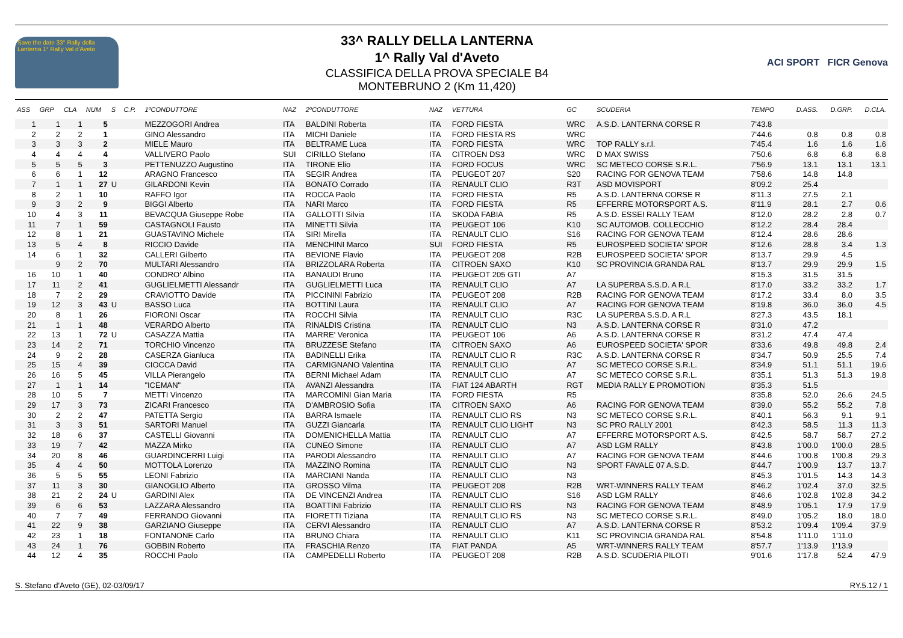Save the date 33° Rally della Lanterna 1° Rally Val d'Aveto
33^ RALLY DELLA LANTERNA
1^ Rally Val d'Aveto
CLASSIFICA DELLA PROVA SPECIALE B4
MONTEBRUNO 2 (Km 11,420)
ACI SPORT FICR Genova
| ASS | GRP | CLA | NUM | S | C.P. | 1ºCONDUTTORE | NAZ | 2ºCONDUTTORE | NAZ | VETTURA | GC | SCUDERIA | TEMPO | D.ASS. | D.GRP. | D.CLA. |
| --- | --- | --- | --- | --- | --- | --- | --- | --- | --- | --- | --- | --- | --- | --- | --- | --- |
| 1 | 1 | 1 | 5 | | | MEZZOGORI Andrea | ITA | BALDINI Roberta | ITA | FORD FIESTA | WRC | A.S.D. LANTERNA CORSE R | 7'43.8 | | | |
| 2 | 2 | 2 | 1 | | | GINO Alessandro | ITA | MICHI Daniele | ITA | FORD FIESTA RS | WRC | | 7'44.6 | 0.8 | 0.8 | 0.8 |
| 3 | 3 | 3 | 2 | | | MIELE Mauro | ITA | BELTRAME Luca | ITA | FORD FIESTA | WRC | TOP RALLY s.r.l. | 7'45.4 | 1.6 | 1.6 | 1.6 |
| 4 | 4 | 4 | 4 | | | VALLIVERO Paolo | SUI | CIRILLO Stefano | ITA | CITROEN DS3 | WRC | D MAX SWISS | 7'50.6 | 6.8 | 6.8 | 6.8 |
| 5 | 5 | 5 | 3 | | | PETTENUZZO Augustino | ITA | TIRONE Elio | ITA | FORD FOCUS | WRC | SC METECO CORSE S.R.L. | 7'56.9 | 13.1 | 13.1 | 13.1 |
| 6 | 6 | 1 | 12 | | | ARAGNO Francesco | ITA | SEGIR Andrea | ITA | PEUGEOT 207 | S20 | RACING FOR GENOVA TEAM | 7'58.6 | 14.8 | 14.8 | |
| 7 | 1 | 1 | 27 | U | | GILARDONI Kevin | ITA | BONATO Corrado | ITA | RENAULT CLIO | R3T | ASD MOVISPORT | 8'09.2 | 25.4 | | |
| 8 | 2 | 1 | 10 | | | RAFFO Igor | ITA | ROCCA Paolo | ITA | FORD FIESTA | R5 | A.S.D. LANTERNA CORSE R | 8'11.3 | 27.5 | 2.1 | |
| 9 | 3 | 2 | 9 | | | BIGGI Alberto | ITA | NARI Marco | ITA | FORD FIESTA | R5 | EFFERRE MOTORSPORT A.S. | 8'11.9 | 28.1 | 2.7 | 0.6 |
| 10 | 4 | 3 | 11 | | | BEVACQUA Giuseppe Robe | ITA | GALLOTTI Silvia | ITA | SKODA FABIA | R5 | A.S.D. ESSEI RALLY TEAM | 8'12.0 | 28.2 | 2.8 | 0.7 |
| 11 | 7 | 1 | 59 | | | CASTAGNOLI Fausto | ITA | MINETTI Silvia | ITA | PEUGEOT 106 | K10 | SC AUTOMOB. COLLECCHIO | 8'12.2 | 28.4 | 28.4 | |
| 12 | 8 | 1 | 21 | | | GUASTAVINO Michele | ITA | SIRI Mirella | ITA | RENAULT CLIO | S16 | RACING FOR GENOVA TEAM | 8'12.4 | 28.6 | 28.6 | |
| 13 | 5 | 4 | 8 | | | RICCIO Davide | ITA | MENCHINI Marco | SUI | FORD FIESTA | R5 | EUROSPEED SOCIETA' SPOR | 8'12.6 | 28.8 | 3.4 | 1.3 |
| 14 | 6 | 1 | 32 | | | CALLERI Gilberto | ITA | BEVIONE Flavio | ITA | PEUGEOT 208 | R2B | EUROSPEED SOCIETA' SPOR | 8'13.7 | 29.9 | 4.5 | |
| | 9 | 2 | 70 | | | MULTARI Alessandro | ITA | BRIZZOLARA Roberta | ITA | CITROEN SAXO | K10 | SC PROVINCIA GRANDA RAL | 8'13.7 | 29.9 | 29.9 | 1.5 |
| 16 | 10 | 1 | 40 | | | CONDRO' Albino | ITA | BANAUDI Bruno | ITA | PEUGEOT 205 GTI | A7 | | 8'15.3 | 31.5 | 31.5 | |
| 17 | 11 | 2 | 41 | | | GUGLIELMETTI Alessandr | ITA | GUGLIELMETTI Luca | ITA | RENAULT CLIO | A7 | LA SUPERBA S.S.D. A R.L | 8'17.0 | 33.2 | 33.2 | 1.7 |
| 18 | 7 | 2 | 29 | | | CRAVIOTTO Davide | ITA | PICCININI Fabrizio | ITA | PEUGEOT 208 | R2B | RACING FOR GENOVA TEAM | 8'17.2 | 33.4 | 8.0 | 3.5 |
| 19 | 12 | 3 | 43 | U | | BASSO Luca | ITA | BOTTINI Laura | ITA | RENAULT CLIO | A7 | RACING FOR GENOVA TEAM | 8'19.8 | 36.0 | 36.0 | 4.5 |
| 20 | 8 | 1 | 26 | | | FIORONI Oscar | ITA | ROCCHI Silvia | ITA | RENAULT CLIO | R3C | LA SUPERBA S.S.D. A R.L | 8'27.3 | 43.5 | 18.1 | |
| 21 | 1 | 1 | 48 | | | VERARDO Alberto | ITA | RINALDIS Cristina | ITA | RENAULT CLIO | N3 | A.S.D. LANTERNA CORSE R | 8'31.0 | 47.2 | | |
| 22 | 13 | 1 | 72 | U | | CASAZZA Mattia | ITA | MARRE' Veronica | ITA | PEUGEOT 106 | A6 | A.S.D. LANTERNA CORSE R | 8'31.2 | 47.4 | 47.4 | |
| 23 | 14 | 2 | 71 | | | TORCHIO Vincenzo | ITA | BRUZZESE Stefano | ITA | CITROEN SAXO | A6 | EUROSPEED SOCIETA' SPOR | 8'33.6 | 49.8 | 49.8 | 2.4 |
| 24 | 9 | 2 | 28 | | | CASERZA Gianluca | ITA | BADINELLI Erika | ITA | RENAULT CLIO R | R3C | A.S.D. LANTERNA CORSE R | 8'34.7 | 50.9 | 25.5 | 7.4 |
| 25 | 15 | 4 | 39 | | | CIOCCA David | ITA | CARMIGNANO Valentina | ITA | RENAULT CLIO | A7 | SC METECO CORSE S.R.L. | 8'34.9 | 51.1 | 51.1 | 19.6 |
| 26 | 16 | 5 | 45 | | | VILLA Pierangelo | ITA | BERNI Michael Adam | ITA | RENAULT CLIO | A7 | SC METECO CORSE S.R.L. | 8'35.1 | 51.3 | 51.3 | 19.8 |
| 27 | 1 | 1 | 14 | | | "ICEMAN" | ITA | AVANZI Alessandra | ITA | FIAT 124 ABARTH | RGT | MEDIA RALLY E PROMOTION | 8'35.3 | 51.5 | | |
| 28 | 10 | 5 | 7 | | | METTI Vincenzo | ITA | MARCOMINI Gian Maria | ITA | FORD FIESTA | R5 | | 8'35.8 | 52.0 | 26.6 | 24.5 |
| 29 | 17 | 3 | 73 | | | ZICARI Francesco | ITA | D'AMBROSIO Sofia | ITA | CITROEN SAXO | A6 | RACING FOR GENOVA TEAM | 8'39.0 | 55.2 | 55.2 | 7.8 |
| 30 | 2 | 2 | 47 | | | PATETTA Sergio | ITA | BARRA Ismaele | ITA | RENAULT CLIO RS | N3 | SC METECO CORSE S.R.L. | 8'40.1 | 56.3 | 9.1 | 9.1 |
| 31 | 3 | 3 | 51 | | | SARTORI Manuel | ITA | GUZZI Giancarla | ITA | RENAULT CLIO LIGHT | N3 | SC PRO RALLY 2001 | 8'42.3 | 58.5 | 11.3 | 11.3 |
| 32 | 18 | 6 | 37 | | | CASTELLI Giovanni | ITA | DOMENICHELLA Mattia | ITA | RENAULT CLIO | A7 | EFFERRE MOTORSPORT A.S. | 8'42.5 | 58.7 | 58.7 | 27.2 |
| 33 | 19 | 7 | 42 | | | MAZZA Mirko | ITA | CUNEO Simone | ITA | RENAULT CLIO | A7 | ASD LGM RALLY | 8'43.8 | 1'00.0 | 1'00.0 | 28.5 |
| 34 | 20 | 8 | 46 | | | GUARDINCERRI Luigi | ITA | PARODI Alessandro | ITA | RENAULT CLIO | A7 | RACING FOR GENOVA TEAM | 8'44.6 | 1'00.8 | 1'00.8 | 29.3 |
| 35 | 4 | 4 | 50 | | | MOTTOLA Lorenzo | ITA | MAZZINO Romina | ITA | RENAULT CLIO | N3 | SPORT FAVALE 07 A.S.D. | 8'44.7 | 1'00.9 | 13.7 | 13.7 |
| 36 | 5 | 5 | 55 | | | LEONI Fabrizio | ITA | MARCIANI Nanda | ITA | RENAULT CLIO | N3 | | 8'45.3 | 1'01.5 | 14.3 | 14.3 |
| 37 | 11 | 3 | 30 | | | GIANOGLIO Alberto | ITA | GROSSO Vilma | ITA | PEUGEOT 208 | R2B | WRT-WINNERS RALLY TEAM | 8'46.2 | 1'02.4 | 37.0 | 32.5 |
| 38 | 21 | 2 | 24 | U | | GARDINI Alex | ITA | DE VINCENZI Andrea | ITA | RENAULT CLIO | S16 | ASD LGM RALLY | 8'46.6 | 1'02.8 | 1'02.8 | 34.2 |
| 39 | 6 | 6 | 53 | | | LAZZARA Alessandro | ITA | BOATTINI Fabrizio | ITA | RENAULT CLIO RS | N3 | RACING FOR GENOVA TEAM | 8'48.9 | 1'05.1 | 17.9 | 17.9 |
| 40 | 7 | 7 | 49 | | | FERRANDO Giovanni | ITA | FIORETTI Tiziana | ITA | RENAULT CLIO RS | N3 | SC METECO CORSE S.R.L. | 8'49.0 | 1'05.2 | 18.0 | 18.0 |
| 41 | 22 | 9 | 38 | | | GARZIANO Giuseppe | ITA | CERVI Alessandro | ITA | RENAULT CLIO | A7 | A.S.D. LANTERNA CORSE R | 8'53.2 | 1'09.4 | 1'09.4 | 37.9 |
| 42 | 23 | 1 | 18 | | | FONTANONE Carlo | ITA | BRUNO Chiara | ITA | RENAULT CLIO | K11 | SC PROVINCIA GRANDA RAL | 8'54.8 | 1'11.0 | 1'11.0 | |
| 43 | 24 | 1 | 76 | | | GOBBIN Roberto | ITA | FRASCHIA Renzo | ITA | FIAT PANDA | A5 | WRT-WINNERS RALLY TEAM | 8'57.7 | 1'13.9 | 1'13.9 | |
| 44 | 12 | 4 | 35 | | | ROCCHI Paolo | ITA | CAMPEDELLI Roberto | ITA | PEUGEOT 208 | R2B | A.S.D. SCUDERIA PILOTI | 9'01.6 | 1'17.8 | 52.4 | 47.9 |
S. Stefano d'Aveto (GE), 02-03/09/17 RY.5.12 / 1